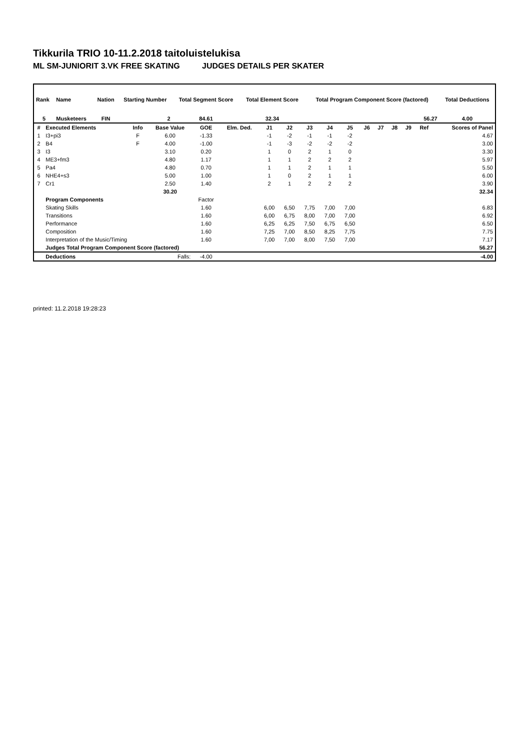Tikkurila TRIO 10-11.2.2018 taitoluistelukisa
ML SM-JUNIORIT 3.VK FREE SKATING JUDGES DETAILS PER SKATER
| Rank | Name | Nation | Starting Number | Total Segment Score | Total Element Score | Total Program Component Score (factored) | Total Deductions |
| --- | --- | --- | --- | --- | --- | --- | --- |
| 5 | Musketeers | FIN | 2 | 84.61 | 32.34 | 56.27 | 4.00 |
| # | Executed Elements | Info | Base Value | GOE | Elm. Ded. | J1 | J2 | J3 | J4 | J5 | J6 | J7 | J8 | J9 | Ref | Scores of Panel |
| --- | --- | --- | --- | --- | --- | --- | --- | --- | --- | --- | --- | --- | --- | --- | --- | --- |
| 1 | I3+pi3 | F | 6.00 | -1.33 | | -1 | -2 | -1 | -1 | -2 | | | | | | 4.67 |
| 2 | B4 | F | 4.00 | -1.00 | | -1 | -3 | -2 | -2 | -2 | | | | | | 3.00 |
| 3 | I3 | | 3.10 | 0.20 | | 1 | 0 | 2 | 1 | 0 | | | | | | 3.30 |
| 4 | ME3+fm3 | | 4.80 | 1.17 | | 1 | 1 | 2 | 2 | 2 | | | | | | 5.97 |
| 5 | Pa4 | | 4.80 | 0.70 | | 1 | 1 | 2 | 1 | 1 | | | | | | 5.50 |
| 6 | NHE4+s3 | | 5.00 | 1.00 | | 1 | 0 | 2 | 1 | 1 | | | | | | 6.00 |
| 7 | Cr1 | | 2.50 | 1.40 | | 2 | 1 | 2 | 2 | 2 | | | | | | 3.90 |
| | | | 30.20 | | | | | | | | | | | | | 32.34 |
| | Program Components | | | Factor | | | | | | | | | | | | |
| | Skating Skills | | | 1.60 | | 6,00 | 6,50 | 7,75 | 7,00 | 7,00 | | | | | | 6.83 |
| | Transitions | | | 1.60 | | 6,00 | 6,75 | 8,00 | 7,00 | 7,00 | | | | | | 6.92 |
| | Performance | | | 1.60 | | 6,25 | 6,25 | 7,50 | 6,75 | 6,50 | | | | | | 6.50 |
| | Composition | | | 1.60 | | 7,25 | 7,00 | 8,50 | 8,25 | 7,75 | | | | | | 7.75 |
| | Interpretation of the Music/Timing | | | 1.60 | | 7,00 | 7,00 | 8,00 | 7,50 | 7,00 | | | | | | 7.17 |
| | Judges Total Program Component Score (factored) | | | | | | | | | | | | | | | 56.27 |
| | Deductions | Falls: | | -4.00 | | | | | | | | | | | | -4.00 |
printed: 11.2.2018 19:28:23